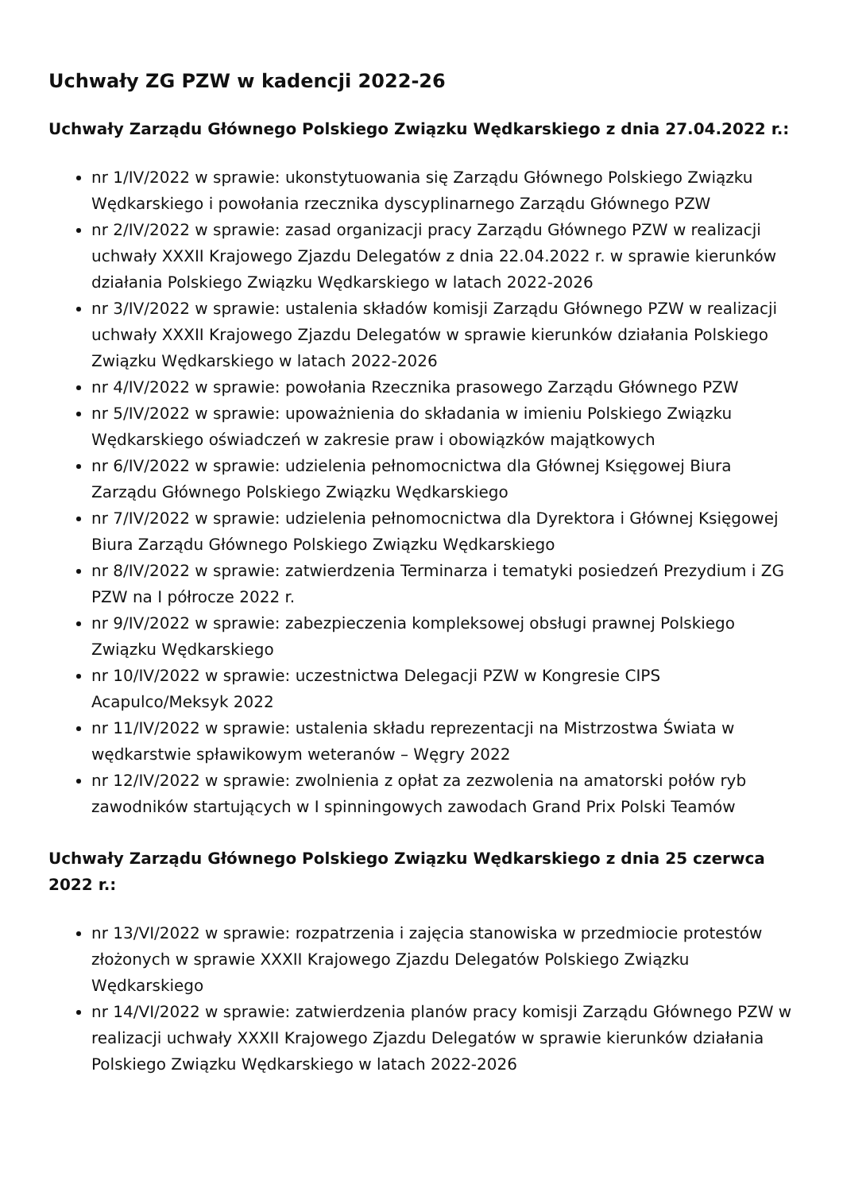Uchwały ZG PZW w kadencji 2022-26
Uchwały Zarządu Głównego Polskiego Związku Wędkarskiego z dnia 27.04.2022 r.:
nr 1/IV/2022 w sprawie: ukonstytuowania się Zarządu Głównego Polskiego Związku Wędkarskiego i powołania rzecznika dyscyplinarnego Zarządu Głównego PZW
nr 2/IV/2022 w sprawie: zasad organizacji pracy Zarządu Głównego PZW w realizacji uchwały XXXII Krajowego Zjazdu Delegatów z dnia 22.04.2022 r. w sprawie kierunków działania Polskiego Związku Wędkarskiego w latach 2022-2026
nr 3/IV/2022 w sprawie: ustalenia składów komisji Zarządu Głównego PZW w realizacji uchwały XXXII Krajowego Zjazdu Delegatów w sprawie kierunków działania Polskiego Związku Wędkarskiego w latach 2022-2026
nr 4/IV/2022 w sprawie: powołania Rzecznika prasowego Zarządu Głównego PZW
nr 5/IV/2022 w sprawie: upoważnienia do składania w imieniu Polskiego Związku Wędkarskiego oświadczeń w zakresie praw i obowiązków majątkowych
nr 6/IV/2022 w sprawie: udzielenia pełnomocnictwa dla Głównej Księgowej Biura Zarządu Głównego Polskiego Związku Wędkarskiego
nr 7/IV/2022 w sprawie: udzielenia pełnomocnictwa dla Dyrektora i Głównej Księgowej Biura Zarządu Głównego Polskiego Związku Wędkarskiego
nr 8/IV/2022 w sprawie: zatwierdzenia Terminarza i tematyki posiedzeń Prezydium i ZG PZW na I półrocze 2022 r.
nr 9/IV/2022 w sprawie: zabezpieczenia kompleksowej obsługi prawnej Polskiego Związku Wędkarskiego
nr 10/IV/2022 w sprawie: uczestnictwa Delegacji PZW w Kongresie CIPS Acapulco/Meksyk 2022
nr 11/IV/2022 w sprawie: ustalenia składu reprezentacji na Mistrzostwa Świata w wędkarstwie spławikowym weteranów – Węgry 2022
nr 12/IV/2022 w sprawie: zwolnienia z opłat za zezwolenia na amatorski połów ryb zawodników startujących w I spinningowych zawodach Grand Prix Polski Teamów
Uchwały Zarządu Głównego Polskiego Związku Wędkarskiego z dnia 25 czerwca 2022 r.:
nr 13/VI/2022 w sprawie: rozpatrzenia i zajęcia stanowiska w przedmiocie protestów złożonych w sprawie XXXII Krajowego Zjazdu Delegatów Polskiego Związku Wędkarskiego
nr 14/VI/2022 w sprawie: zatwierdzenia planów pracy komisji Zarządu Głównego PZW w realizacji uchwały XXXII Krajowego Zjazdu Delegatów w sprawie kierunków działania Polskiego Związku Wędkarskiego w latach 2022-2026